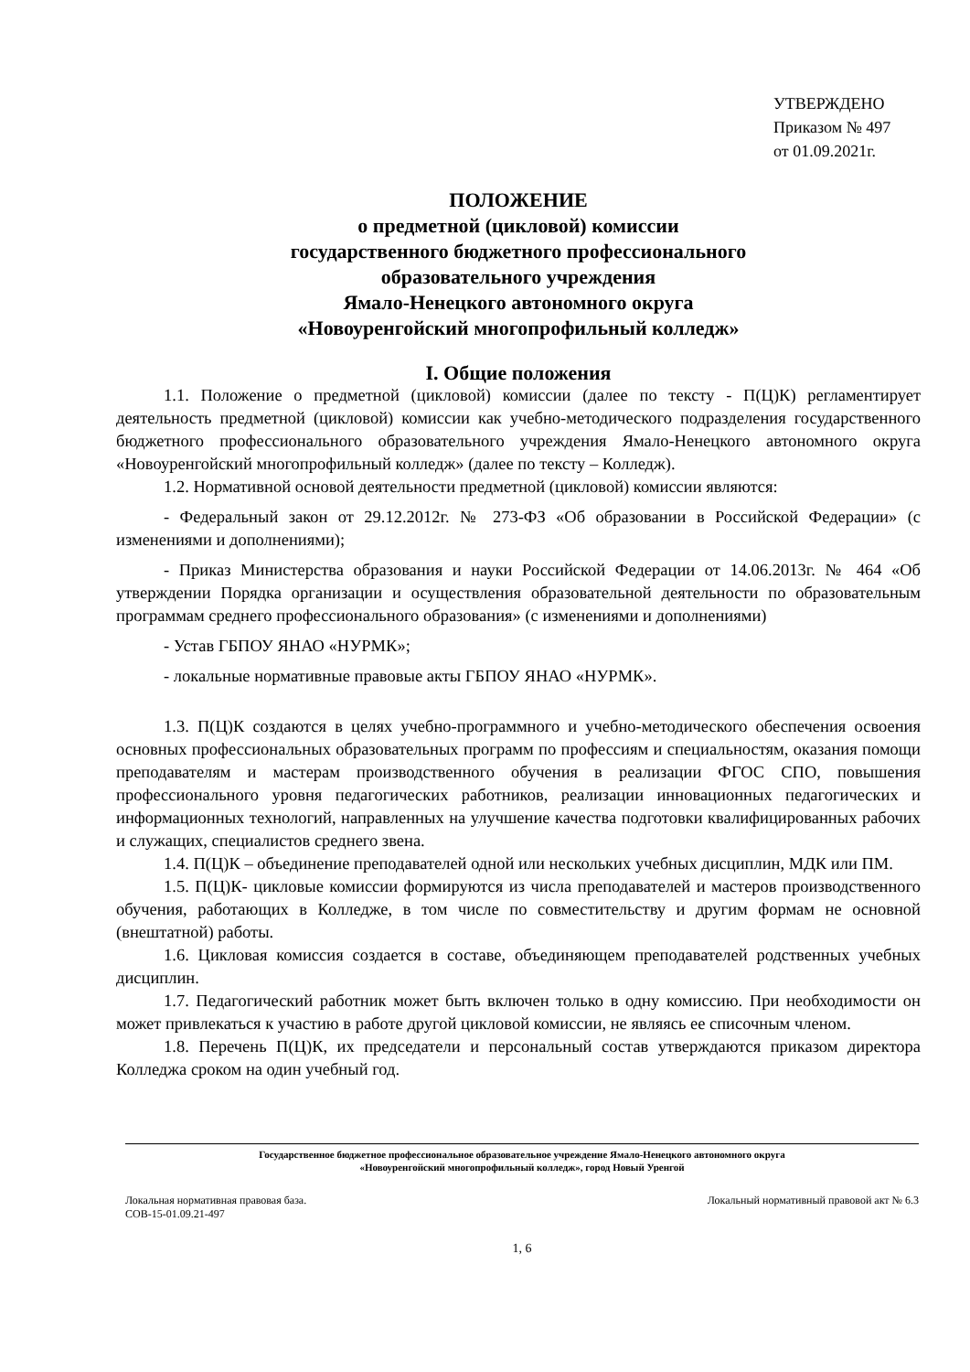УТВЕРЖДЕНО
Приказом № 497
от 01.09.2021г.
ПОЛОЖЕНИЕ
о предметной (цикловой) комиссии
государственного бюджетного профессионального
образовательного учреждения
Ямало-Ненецкого автономного округа
«Новоуренгойский многопрофильный колледж»
I. Общие положения
1.1. Положение о предметной (цикловой) комиссии (далее по тексту - П(Ц)К) регламентирует деятельность предметной (цикловой) комиссии как учебно-методического подразделения государственного бюджетного профессионального образовательного учреждения Ямало-Ненецкого автономного округа «Новоуренгойский многопрофильный колледж» (далее по тексту – Колледж).
1.2. Нормативной основой деятельности предметной (цикловой) комиссии являются:
- Федеральный закон от 29.12.2012г. № 273-ФЗ «Об образовании в Российской Федерации» (с изменениями и дополнениями);
- Приказ Министерства образования и науки Российской Федерации от 14.06.2013г. № 464 «Об утверждении Порядка организации и осуществления образовательной деятельности по образовательным программам среднего профессионального образования» (с изменениями и дополнениями)
- Устав ГБПОУ ЯНАО «НУРМК»;
- локальные нормативные правовые акты ГБПОУ ЯНАО «НУРМК».
1.3. П(Ц)К создаются в целях учебно-программного и учебно-методического обеспечения освоения основных профессиональных образовательных программ по профессиям и специальностям, оказания помощи преподавателям и мастерам производственного обучения в реализации ФГОС СПО, повышения профессионального уровня педагогических работников, реализации инновационных педагогических и информационных технологий, направленных на улучшение качества подготовки квалифицированных рабочих и служащих, специалистов среднего звена.
1.4. П(Ц)К – объединение преподавателей одной или нескольких учебных дисциплин, МДК или ПМ.
1.5. П(Ц)К- цикловые комиссии формируются из числа преподавателей и мастеров производственного обучения, работающих в Колледже, в том числе по совместительству и другим формам не основной (внештатной) работы.
1.6. Цикловая комиссия создается в составе, объединяющем преподавателей родственных учебных дисциплин.
1.7. Педагогический работник может быть включен только в одну комиссию. При необходимости он может привлекаться к участию в работе другой цикловой комиссии, не являясь ее списочным членом.
1.8. Перечень П(Ц)К, их председатели и персональный состав утверждаются приказом директора Колледжа сроком на один учебный год.
Государственное бюджетное профессиональное образовательное учреждение Ямало-Ненецкого автономного округа
«Новоуренгойский многопрофильный колледж», город Новый Уренгой
Локальная нормативная правовая база.
СОВ-15-01.09.21-497 Локальный нормативный правовой акт № 6.3
1, 6